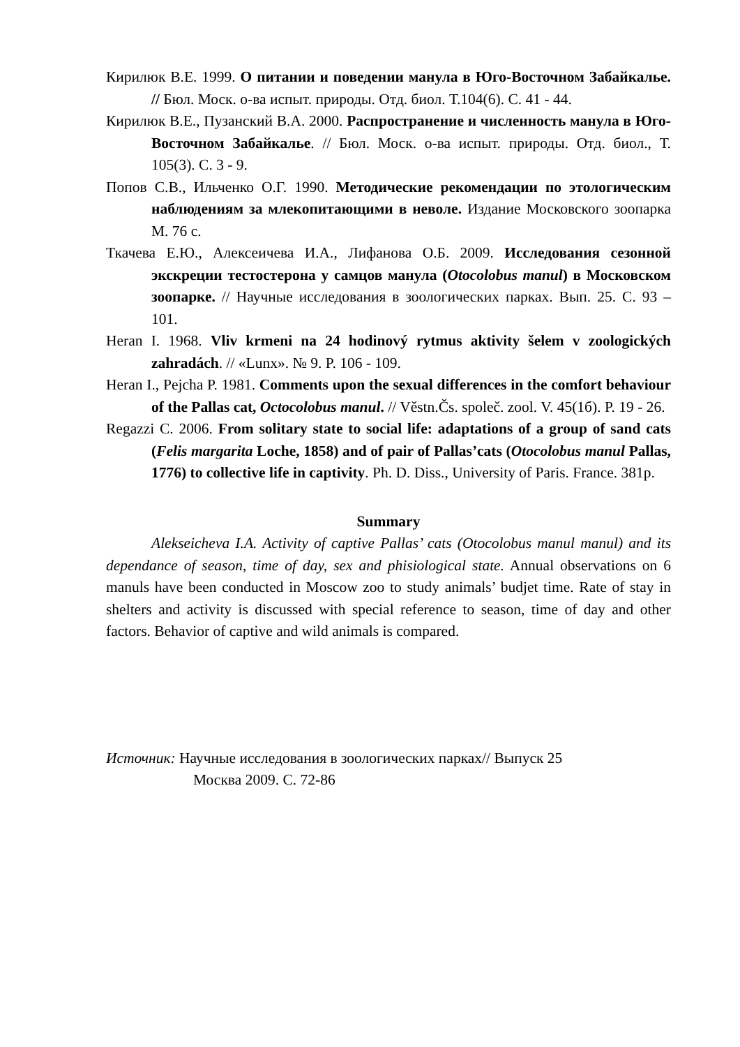Кирилюк В.Е. 1999. О питании и поведении манула в Юго-Восточном Забайкалье. // Бюл. Моск. о-ва испыт. природы. Отд. биол. Т.104(6). С. 41 - 44.
Кирилюк В.Е., Пузанский В.А. 2000. Распространение и численность манула в Юго-Восточном Забайкалье. // Бюл. Моск. о-ва испыт. природы. Отд. биол., Т. 105(3). С. 3 - 9.
Попов С.В., Ильченко О.Г. 1990. Методические рекомендации по этологическим наблюдениям за млекопитающими в неволе. Издание Московского зоопарка М. 76 с.
Ткачева Е.Ю., Алексеичева И.А., Лифанова О.Б. 2009. Исследования сезонной экскреции тестостерона у самцов манула (Otocolobus manul) в Московском зоопарке. // Научные исследования в зоологических парках. Вып. 25. С. 93 – 101.
Heran I. 1968. Vliv krmeni na 24 hodinový rytmus aktivity šelem v zoologických zahradách. // «Lunx». № 9. P. 106 - 109.
Heran I., Pejcha P. 1981. Comments upon the sexual differences in the comfort behaviour of the Pallas cat, Octocolobus manul. // Věstn.Čs. společ. zool. V. 45(1б). P. 19 - 26.
Regazzi C. 2006. From solitary state to social life: adaptations of a group of sand cats (Felis margarita Loche, 1858) and of pair of Pallas’cats (Otocolobus manul Pallas, 1776) to collective life in captivity. Ph. D. Diss., University of Paris. France. 381p.
Summary
Alekseicheva I.A. Activity of captive Pallas’ cats (Otocolobus manul manul) and its dependance of season, time of day, sex and phisiological state. Annual observations on 6 manuls have been conducted in Moscow zoo to study animals’ budjet time. Rate of stay in shelters and activity is discussed with special reference to season, time of day and other factors. Behavior of captive and wild animals is compared.
Источник: Научные исследования в зоологических парках// Выпуск 25
Москва 2009. С. 72-86